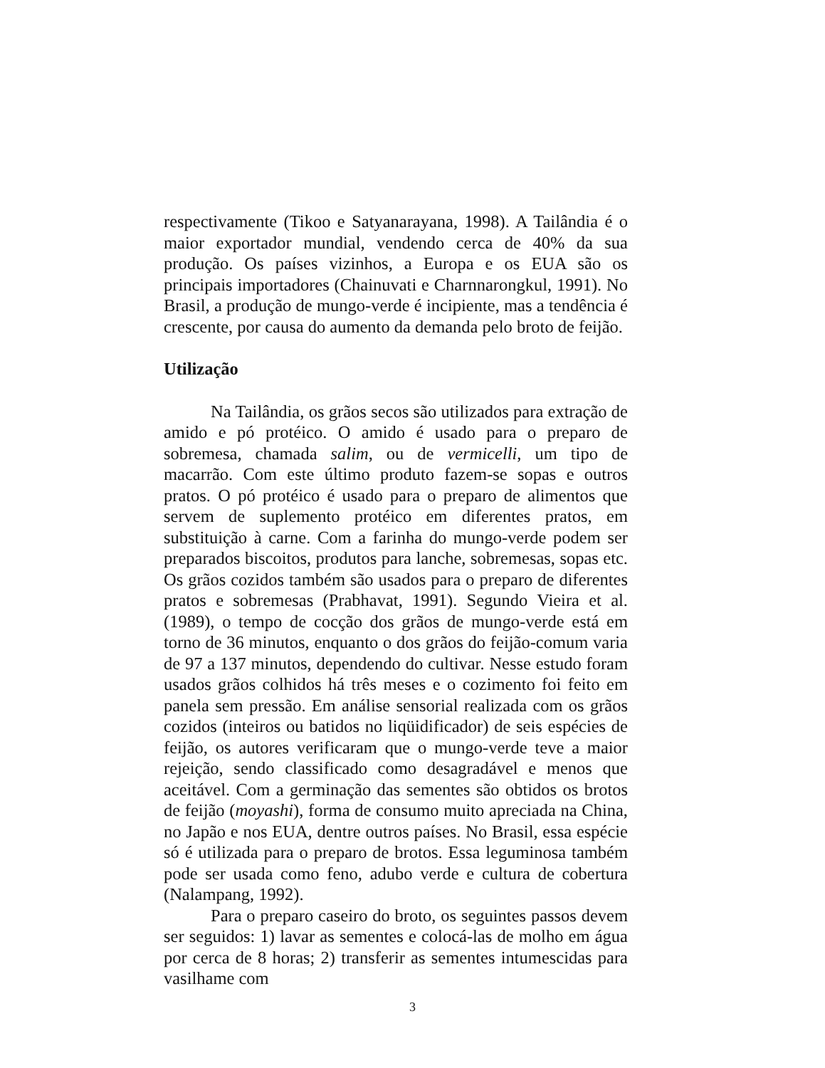respectivamente (Tikoo e Satyanarayana, 1998). A Tailândia é o maior exportador mundial, vendendo cerca de 40% da sua produção. Os países vizinhos, a Europa e os EUA são os principais importadores (Chainuvati e Charnnarongkul, 1991). No Brasil, a produção de mungo-verde é incipiente, mas a tendência é crescente, por causa do aumento da demanda pelo broto de feijão.
Utilização
Na Tailândia, os grãos secos são utilizados para extração de amido e pó protéico. O amido é usado para o preparo de sobremesa, chamada salim, ou de vermicelli, um tipo de macarrão. Com este último produto fazem-se sopas e outros pratos. O pó protéico é usado para o preparo de alimentos que servem de suplemento protéico em diferentes pratos, em substituição à carne. Com a farinha do mungo-verde podem ser preparados biscoitos, produtos para lanche, sobremesas, sopas etc. Os grãos cozidos também são usados para o preparo de diferentes pratos e sobremesas (Prabhavat, 1991). Segundo Vieira et al. (1989), o tempo de cocção dos grãos de mungo-verde está em torno de 36 minutos, enquanto o dos grãos do feijão-comum varia de 97 a 137 minutos, dependendo do cultivar. Nesse estudo foram usados grãos colhidos há três meses e o cozimento foi feito em panela sem pressão. Em análise sensorial realizada com os grãos cozidos (inteiros ou batidos no liqüidificador) de seis espécies de feijão, os autores verificaram que o mungo-verde teve a maior rejeição, sendo classificado como desagradável e menos que aceitável. Com a germinação das sementes são obtidos os brotos de feijão (moyashi), forma de consumo muito apreciada na China, no Japão e nos EUA, dentre outros países. No Brasil, essa espécie só é utilizada para o preparo de brotos. Essa leguminosa também pode ser usada como feno, adubo verde e cultura de cobertura (Nalampang, 1992).
Para o preparo caseiro do broto, os seguintes passos devem ser seguidos: 1) lavar as sementes e colocá-las de molho em água por cerca de 8 horas; 2) transferir as sementes intumescidas para vasilhame com
3